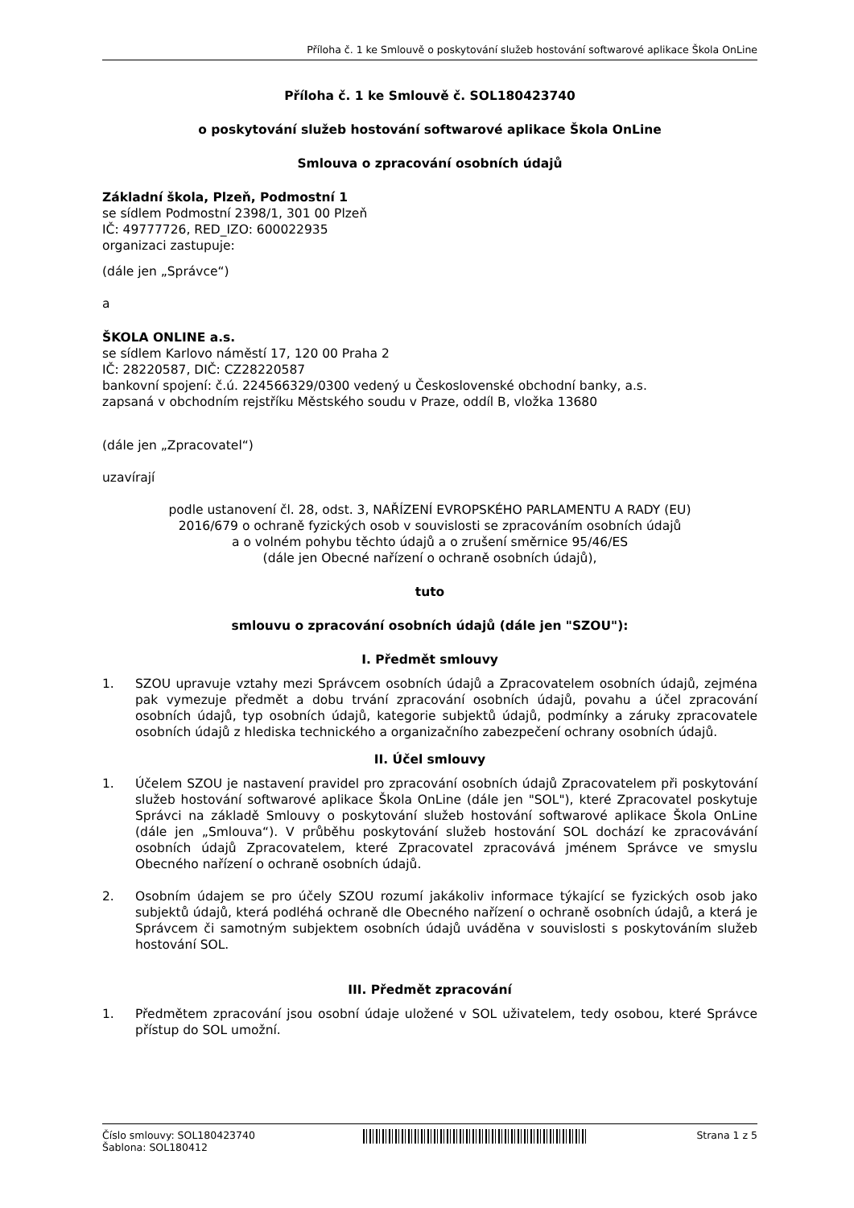Příloha č. 1 ke Smlouvě o poskytování služeb hostování softwarové aplikace Škola OnLine
Příloha č. 1 ke Smlouvě č. SOL180423740
o poskytování služeb hostování softwarové aplikace Škola OnLine
Smlouva o zpracování osobních údajů
Základní škola, Plzeň, Podmostní 1
se sídlem Podmostní 2398/1, 301 00 Plzeň
IČ: 49777726, RED_IZO: 600022935
organizaci zastupuje:
(dále jen „Správce“)
a
ŠKOLA ONLINE a.s.
se sídlem Karlovo náměstí 17, 120 00 Praha 2
IČ: 28220587, DIČ: CZ28220587
bankovní spojení: č.ú. 224566329/0300 vedený u Československé obchodní banky, a.s.
zapsaná v obchodním rejstříku Městského soudu v Praze, oddíl B, vložka 13680
(dále jen „Zpracovatel“)
uzavírají
podle ustanovení čl. 28, odst. 3, NAŘÍZENÍ EVROPSKÉHO PARLAMENTU A RADY (EU)
2016/679 o ochraně fyzických osob v souvislosti se zpracováním osobních údajů
a o volném pohybu těchto údajů a o zrušení směrnice 95/46/ES
(dále jen Obecné nařízení o ochraně osobních údajů),
tuto
smlouvu o zpracování osobních údajů (dále jen "SZOU"):
I. Předmět smlouvy
1. SZOU upravuje vztahy mezi Správcem osobních údajů a Zpracovatelem osobních údajů, zejména pak vymezuje předmět a dobu trvání zpracování osobních údajů, povahu a účel zpracování osobních údajů, typ osobních údajů, kategorie subjektů údajů, podmínky a záruky zpracovatele osobních údajů z hlediska technického a organizačního zabezpečení ochrany osobních údajů.
II. Účel smlouvy
1. Účelem SZOU je nastavení pravidel pro zpracování osobních údajů Zpracovatelem při poskytování služeb hostování softwarové aplikace Škola OnLine (dále jen "SOL"), které Zpracovatel poskytuje Správci na základě Smlouvy o poskytování služeb hostování softwarové aplikace Škola OnLine (dále jen „Smlouva“). V průběhu poskytování služeb hostování SOL dochází ke zpracovávání osobních údajů Zpracovatelem, které Zpracovatel zpracovává jménem Správce ve smyslu Obecného nařízení o ochraně osobních údajů.
2. Osobním údajem se pro účely SZOU rozumí jakákoliv informace týkající se fyzických osob jako subjektů údajů, která podléhá ochraně dle Obecného nařízení o ochraně osobních údajů, a která je Správcem či samotným subjektem osobních údajů uváděna v souvislosti s poskytováním služeb hostování SOL.
III. Předmět zpracování
1. Předmětem zpracování jsou osobní údaje uložené v SOL uživatelem, tedy osobou, které Správce přístup do SOL umožní.
Číslo smlouvy: SOL180423740
Šablona: SOL180412
Strana 1 z 5